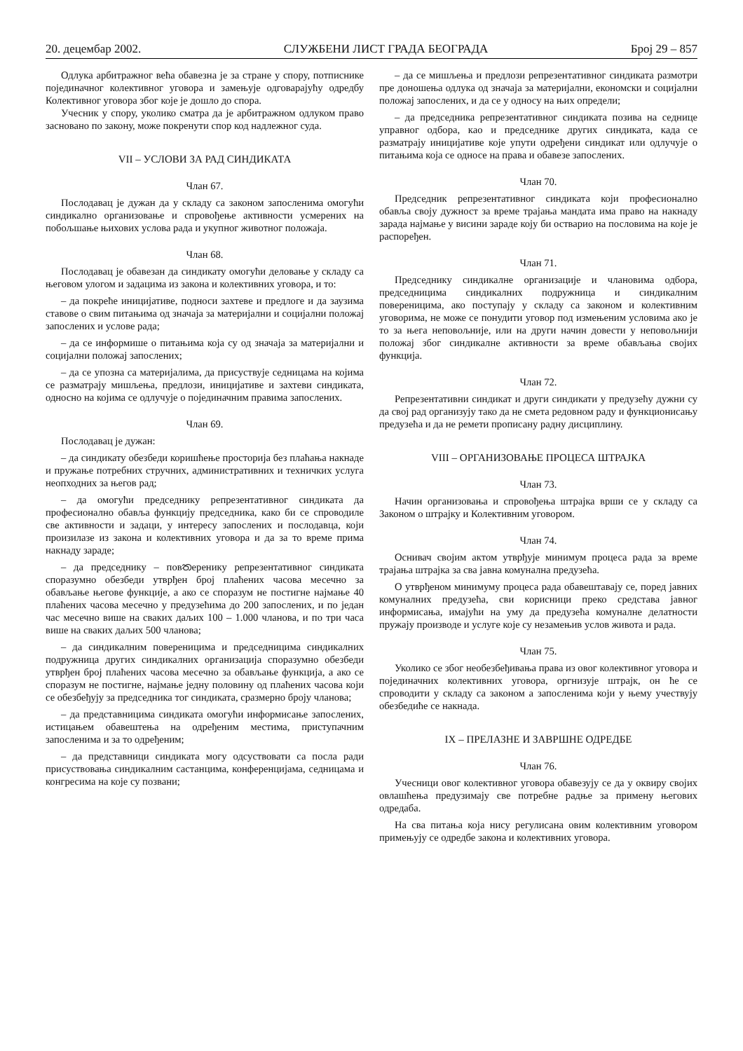20. децембар 2002. СЛУЖБЕНИ ЛИСТ ГРАДА БЕОГРАДА Број 29 – 857
Одлука арбитражног већа обавезна је за стране у спору, потписнике појединачног колективног уговора и замењује одговарајућу одредбу Колективног уговора због које је дошло до спора.
Учесник у спору, уколико сматра да је арбитражном одлуком право засновано по закону, може покренути спор код надлежног суда.
VII – УСЛОВИ ЗА РАД СИНДИКАТА
Члан 67.
Послодавац је дужан да у складу са законом запосленима омогући синдикално организовање и спровођење активности усмерених на побољшање њихових услова рада и укупног животног положаја.
Члан 68.
Послодавац је обавезан да синдикату омогући деловање у складу са његовом улогом и задацима из закона и колективних уговора, и то:
– да покреће иницијативе, подноси захтеве и предлоге и да заузима ставове о свим питањима од значаја за материјални и социјални положај запослених и услове рада;
– да се информише о питањима која су од значаја за материјални и социјални положај запослених;
– да се упозна са материјалима, да присуствује седницама на којима се разматрају мишљења, предлози, иницијативе и захтеви синдиката, односно на којима се одлучује о појединачним правима запослених.
Члан 69.
Послодавац је дужан:
– да синдикату обезбеди коришћење просторија без плаћања накнаде и пружање потребних стручних, административних и техничких услуга неопходних за његов рад;
– да омогући председнику репрезентативног синдиката да професионално обавља функцију председника, како би се спроводиле све активности и задаци, у интересу запослених и послодавца, који произилазе из закона и колективних уговора и да за то време прима накнаду зараде;
– да председнику – повතеренику репрезентативног синдиката споразумно обезбеди утврђен број плаћених часова месечно за обављање његове функције, а ако се споразум не постигне најмање 40 плаћених часова месечно у предузећима до 200 запослених, и по један час месечно више на сваких даљих 100 – 1.000 чланова, и по три часа више на сваких даљих 500 чланова;
– да синдикалним повереницима и председницима синдикалних подружница других синдикалних организација споразумно обезбеди утврђен број плаћених часова месечно за обављање функција, а ако се споразум не постигне, најмање једну половину од плаћених часова који се обезбеђују за председника тог синдиката, сразмерно броју чланова;
– да представницима синдиката омогући информисање запослених, истицањем обавештења на одређеним местима, приступачним запосленима и за то одређеним;
– да представници синдиката могу одсуствовати са посла ради присуствовања синдикалним састанцима, конференцијама, седницама и конгресима на које су позвани;
– да се мишљења и предлози репрезентативног синдиката размотри пре доношења одлука од значаја за материјални, економски и социјални положај запослених, и да се у односу на њих определи;
– да председника репрезентативног синдиката позива на седнице управног одбора, као и председнике других синдиката, када се разматрају иницијативе које упути одређени синдикат или одлучује о питањима која се односе на права и обавезе запослених.
Члан 70.
Председник репрезентативног синдиката који професионално обавља своју дужност за време трајања мандата има право на накнаду зарада најмање у висини зараде коју би остварио на пословима на које је распоређен.
Члан 71.
Председнику синдикалне организације и члановима одбора, председницима синдикалних подружница и синдикалним повереницима, ако поступају у складу са законом и колективним уговорима, не може се понудити уговор под измењеним условима ако је то за њега неповољније, или на други начин довести у неповољнији положај због синдикалне активности за време обављања својих функција.
Члан 72.
Репрезентативни синдикат и други синдикати у предузећу дужни су да свој рад организују тако да не смета редовном раду и функционисању предузећа и да не ремети прописану радну дисциплину.
VIII – ОРГАНИЗОВАЊЕ ПРОЦЕСА ШТРАЈКА
Члан 73.
Начин организовања и спровођења штрајка врши се у складу са Законом о штрајку и Колективним уговором.
Члан 74.
Оснивач својим актом утврђује минимум процеса рада за време трајања штрајка за сва јавна комунална предузећа.
О утврђеном минимуму процеса рада обавештавају се, поред јавних комуналних предузећа, сви корисници преко средстава јавног информисања, имајући на уму да предузећа комуналне делатности пружају производе и услуге које су незамењив услов живота и рада.
Члан 75.
Уколико се због необезбеђивања права из овог колективног уговора и појединачних колективних уговора, оргнизује штрајк, он ће се спроводити у складу са законом а запосленима који у њему учествују обезбедиће се накнада.
IX – ПРЕЛАЗНЕ И ЗАВРШНЕ ОДРЕДБЕ
Члан 76.
Учесници овог колективног уговора обавезују се да у оквиру својих овлашћења предузимају све потребне радње за примену његових одредаба.
На сва питања која нису регулисана овим колективним уговором примењују се одредбе закона и колективних уговора.